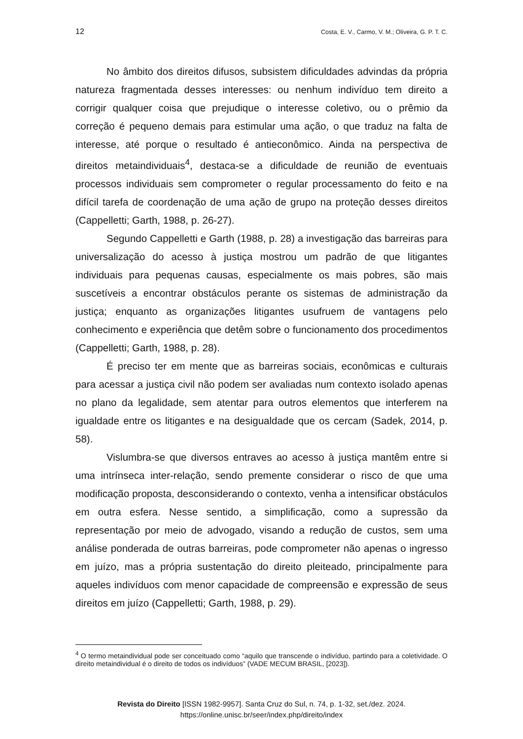12 Costa, E. V., Carmo, V. M.; Oliveira, G. P. T. C.
No âmbito dos direitos difusos, subsistem dificuldades advindas da própria natureza fragmentada desses interesses: ou nenhum indivíduo tem direito a corrigir qualquer coisa que prejudique o interesse coletivo, ou o prêmio da correção é pequeno demais para estimular uma ação, o que traduz na falta de interesse, até porque o resultado é antieconômico. Ainda na perspectiva de direitos metaindividuais<sup>4</sup>, destaca-se a dificuldade de reunião de eventuais processos individuais sem comprometer o regular processamento do feito e na difícil tarefa de coordenação de uma ação de grupo na proteção desses direitos (Cappelletti; Garth, 1988, p. 26-27).
Segundo Cappelletti e Garth (1988, p. 28) a investigação das barreiras para universalização do acesso à justiça mostrou um padrão de que litigantes individuais para pequenas causas, especialmente os mais pobres, são mais suscetíveis a encontrar obstáculos perante os sistemas de administração da justiça; enquanto as organizações litigantes usufruem de vantagens pelo conhecimento e experiência que detêm sobre o funcionamento dos procedimentos (Cappelletti; Garth, 1988, p. 28).
É preciso ter em mente que as barreiras sociais, econômicas e culturais para acessar a justiça civil não podem ser avaliadas num contexto isolado apenas no plano da legalidade, sem atentar para outros elementos que interferem na igualdade entre os litigantes e na desigualdade que os cercam (Sadek, 2014, p. 58).
Vislumbra-se que diversos entraves ao acesso à justiça mantêm entre si uma intrínseca inter-relação, sendo premente considerar o risco de que uma modificação proposta, desconsiderando o contexto, venha a intensificar obstáculos em outra esfera. Nesse sentido, a simplificação, como a supressão da representação por meio de advogado, visando a redução de custos, sem uma análise ponderada de outras barreiras, pode comprometer não apenas o ingresso em juízo, mas a própria sustentação do direito pleiteado, principalmente para aqueles indivíduos com menor capacidade de compreensão e expressão de seus direitos em juízo (Cappelletti; Garth, 1988, p. 29).
<sup>4</sup> O termo metaindividual pode ser conceituado como “aquilo que transcende o indivíduo, partindo para a coletividade. O direito metaindividual é o direito de todos os indivíduos” (VADE MECUM BRASIL, [2023]).
Revista do Direito [ISSN 1982-9957]. Santa Cruz do Sul, n. 74, p. 1-32, set./dez. 2024.
https://online.unisc.br/seer/index.php/direito/index